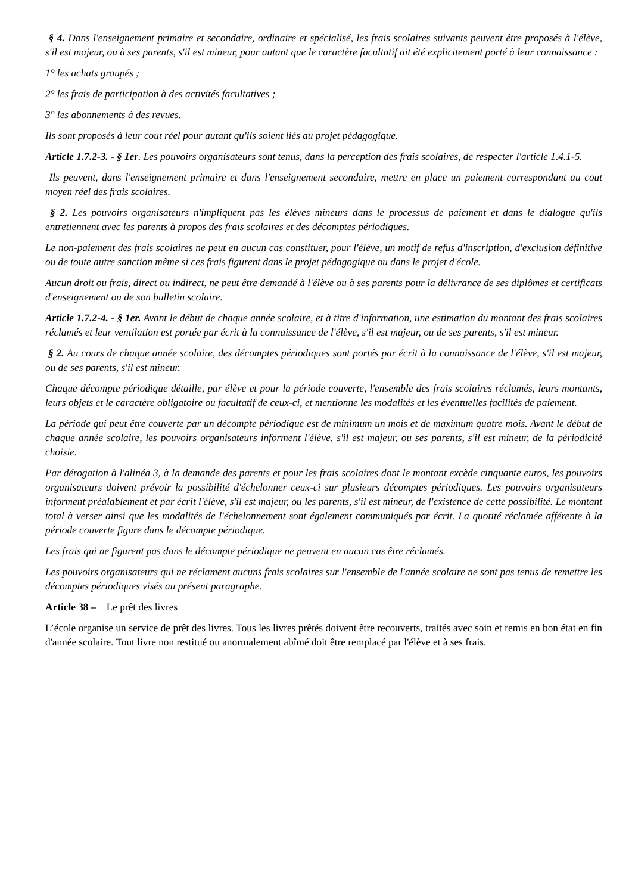§ 4. Dans l'enseignement primaire et secondaire, ordinaire et spécialisé, les frais scolaires suivants peuvent être proposés à l'élève, s'il est majeur, ou à ses parents, s'il est mineur, pour autant que le caractère facultatif ait été explicitement porté à leur connaissance :
1° les achats groupés ;
2° les frais de participation à des activités facultatives ;
3° les abonnements à des revues.
Ils sont proposés à leur cout réel pour autant qu'ils soient liés au projet pédagogique.
Article 1.7.2-3. - § 1er. Les pouvoirs organisateurs sont tenus, dans la perception des frais scolaires, de respecter l'article 1.4.1-5.
Ils peuvent, dans l'enseignement primaire et dans l'enseignement secondaire, mettre en place un paiement correspondant au cout moyen réel des frais scolaires.
§ 2. Les pouvoirs organisateurs n'impliquent pas les élèves mineurs dans le processus de paiement et dans le dialogue qu'ils entretiennent avec les parents à propos des frais scolaires et des décomptes périodiques.
Le non-paiement des frais scolaires ne peut en aucun cas constituer, pour l'élève, un motif de refus d'inscription, d'exclusion définitive ou de toute autre sanction même si ces frais figurent dans le projet pédagogique ou dans le projet d'école.
Aucun droit ou frais, direct ou indirect, ne peut être demandé à l'élève ou à ses parents pour la délivrance de ses diplômes et certificats d'enseignement ou de son bulletin scolaire.
Article 1.7.2-4. - § 1er. Avant le début de chaque année scolaire, et à titre d'information, une estimation du montant des frais scolaires réclamés et leur ventilation est portée par écrit à la connaissance de l'élève, s'il est majeur, ou de ses parents, s'il est mineur.
§ 2. Au cours de chaque année scolaire, des décomptes périodiques sont portés par écrit à la connaissance de l'élève, s'il est majeur, ou de ses parents, s'il est mineur.
Chaque décompte périodique détaille, par élève et pour la période couverte, l'ensemble des frais scolaires réclamés, leurs montants, leurs objets et le caractère obligatoire ou facultatif de ceux-ci, et mentionne les modalités et les éventuelles facilités de paiement.
La période qui peut être couverte par un décompte périodique est de minimum un mois et de maximum quatre mois. Avant le début de chaque année scolaire, les pouvoirs organisateurs informent l'élève, s'il est majeur, ou ses parents, s'il est mineur, de la périodicité choisie.
Par dérogation à l'alinéa 3, à la demande des parents et pour les frais scolaires dont le montant excède cinquante euros, les pouvoirs organisateurs doivent prévoir la possibilité d'échelonner ceux-ci sur plusieurs décomptes périodiques. Les pouvoirs organisateurs informent préalablement et par écrit l'élève, s'il est majeur, ou les parents, s'il est mineur, de l'existence de cette possibilité. Le montant total à verser ainsi que les modalités de l'échelonnement sont également communiqués par écrit. La quotité réclamée afférente à la période couverte figure dans le décompte périodique.
Les frais qui ne figurent pas dans le décompte périodique ne peuvent en aucun cas être réclamés.
Les pouvoirs organisateurs qui ne réclament aucuns frais scolaires sur l'ensemble de l'année scolaire ne sont pas tenus de remettre les décomptes périodiques visés au présent paragraphe.
Article 38 – Le prêt des livres
L’école organise un service de prêt des livres. Tous les livres prêtés doivent être recouverts, traités avec soin et remis en bon état en fin d'année scolaire. Tout livre non restitué ou anormalement abîmé doit être remplacé par l'élève et à ses frais.